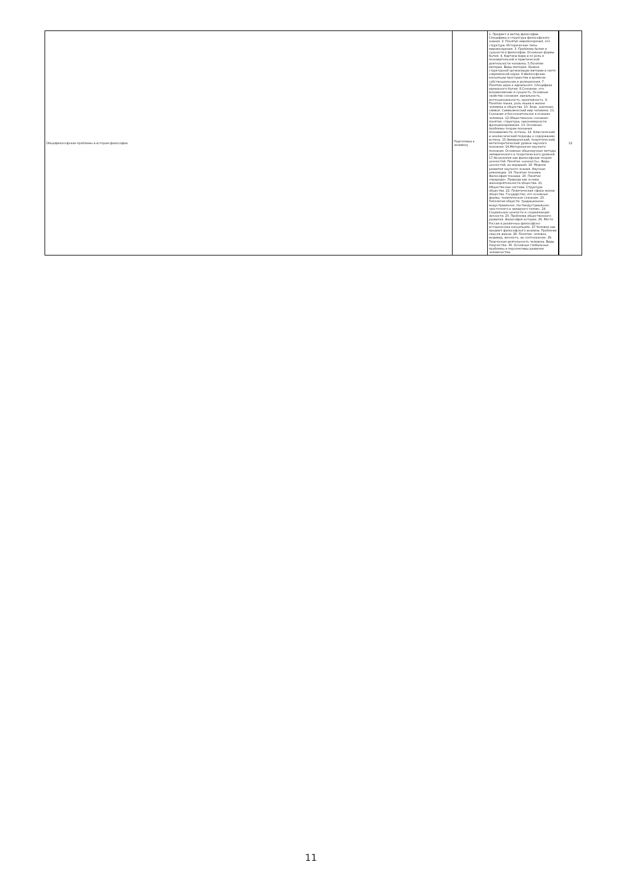| Общефилософские проблемы и история философии | Подготовка к экзамену | 1. Предмет и метод философии. Специфика и структура философского знания. 2. Понятие мировоззрения, его структура. Исторические типы мировоззрения. 3. Проблема бытия и сущности в философии. Основные формы бытия. 4. Картина мира и ее роль в познавательной и практической деятельности человека. 5.Понятие материи. Виды материи. Уровни структурной организации материи в свете современной науки. 6.Философские концепции пространства и времени: субстанциальная и реляционная. 7. Понятие идеи и идеального. Специфика идеального бытия. 8.Сознание, его возникновение и сущность. Основные свойства сознания: идеальность, интенциональность, креативность. 9. Понятие языка, роль языка в жизни человека и общества. 10. Знак, значение, символ. Символический мир человека. 11. Сознание и бессознательное в психике человека. 12.Общественное сознание: понятие, структура, закономерности функционирования. 13. Основные проблемы теории познания: познаваемости, истины. 14. Классический и неклассический подходы к содержанию истины. 15.Эмпирический, теоретический, метатеоретический уровни научного познания. 16.Методология научного познания. Основные общенаучные методы эмпирического и теоретического уровней. 17.Аксиология как философская теория ценностей. Понятие «ценность». Виды ценностей, их иерархия. 18. Модели развития научного знания. Научные революции. 19. Понятие техники. Философия техники. 20. Понятие «природа». Природа как основа жизнедеятельности общества. 21. Общество как система. Структура общества. 22. Политическая сфера жизни общества. Государство, его основные формы, политическое сознание. 23. Типология обществ: традиционное, индустриальное, постиндустриальное; «восточного и западного типов». 24. Социальные ценности и социализация личности. 25. Проблема общественного развития. Философия истории. 26. Место России в различных философско-исторических концепциях. 27.Человек как предмет философского анализа. Проблема смысла жизни. 28. Понятие: человек, индивид, личность, их соотношение. 29. Творческая деятельность человека. Виды творчества. 30. Основные глобальные проблемы и перспективы развития человечества. | 12 |
11